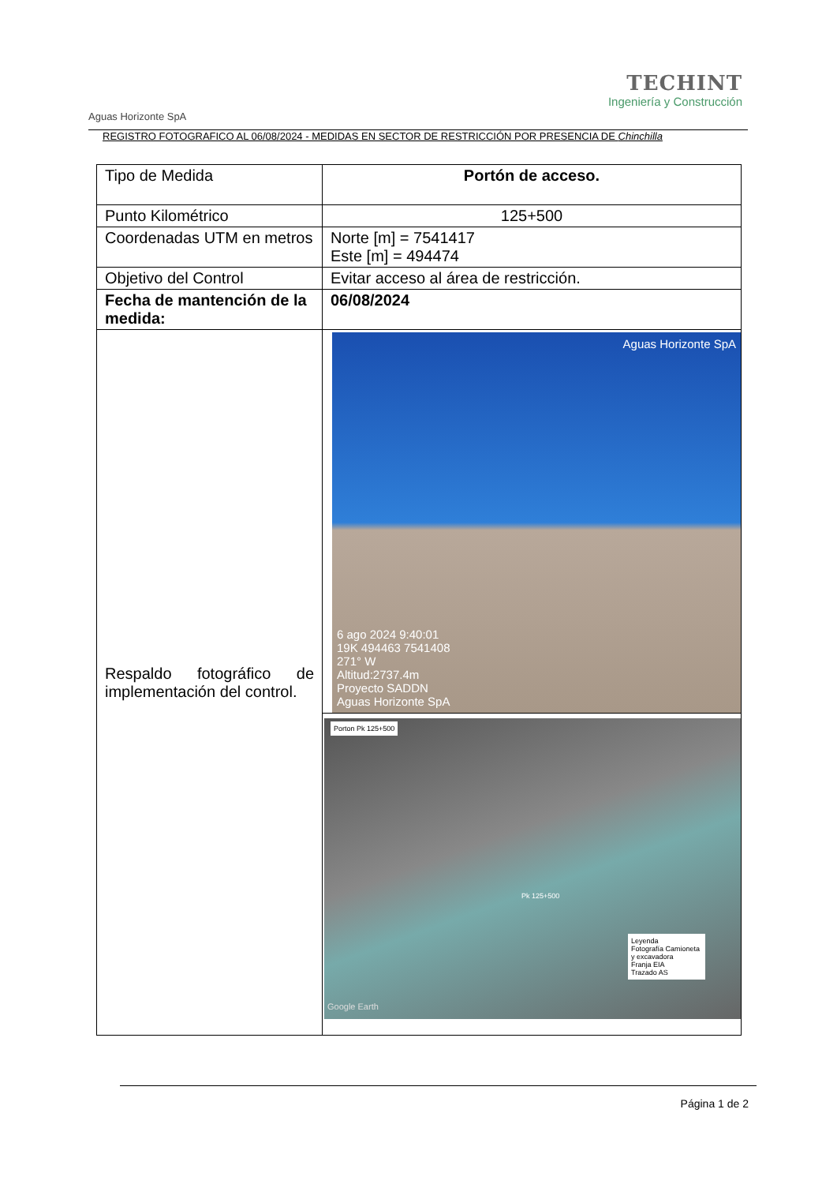Aguas Horizonte SpA
TECHINT
Ingeniería y Construcción
REGISTRO FOTOGRAFICO AL 06/08/2024 - MEDIDAS EN SECTOR DE RESTRICCIÓN POR PRESENCIA DE Chinchilla
| Tipo de Medida | Portón de acceso. |
| Punto Kilométrico | 125+500 |
| Coordenadas UTM en metros | Norte [m] = 7541417 Este [m] = 494474 |
| Objetivo del Control | Evitar acceso al área de restricción. |
| Fecha de mantención de la medida: | 06/08/2024 |
| Respaldo fotográfico de implementación del control. | Aguas Horizonte SpA 6 ago 2024 9:40:01 19K 494463 7541408 271° W Altitud:2737.4m Proyecto SADDN Aguas Horizonte SpA Porton Pk 125+500 Pk 125+500 Leyenda Fotografía Camioneta y excavadora Franja EIA Trazado AS Google Earth |
Página 1 de 2